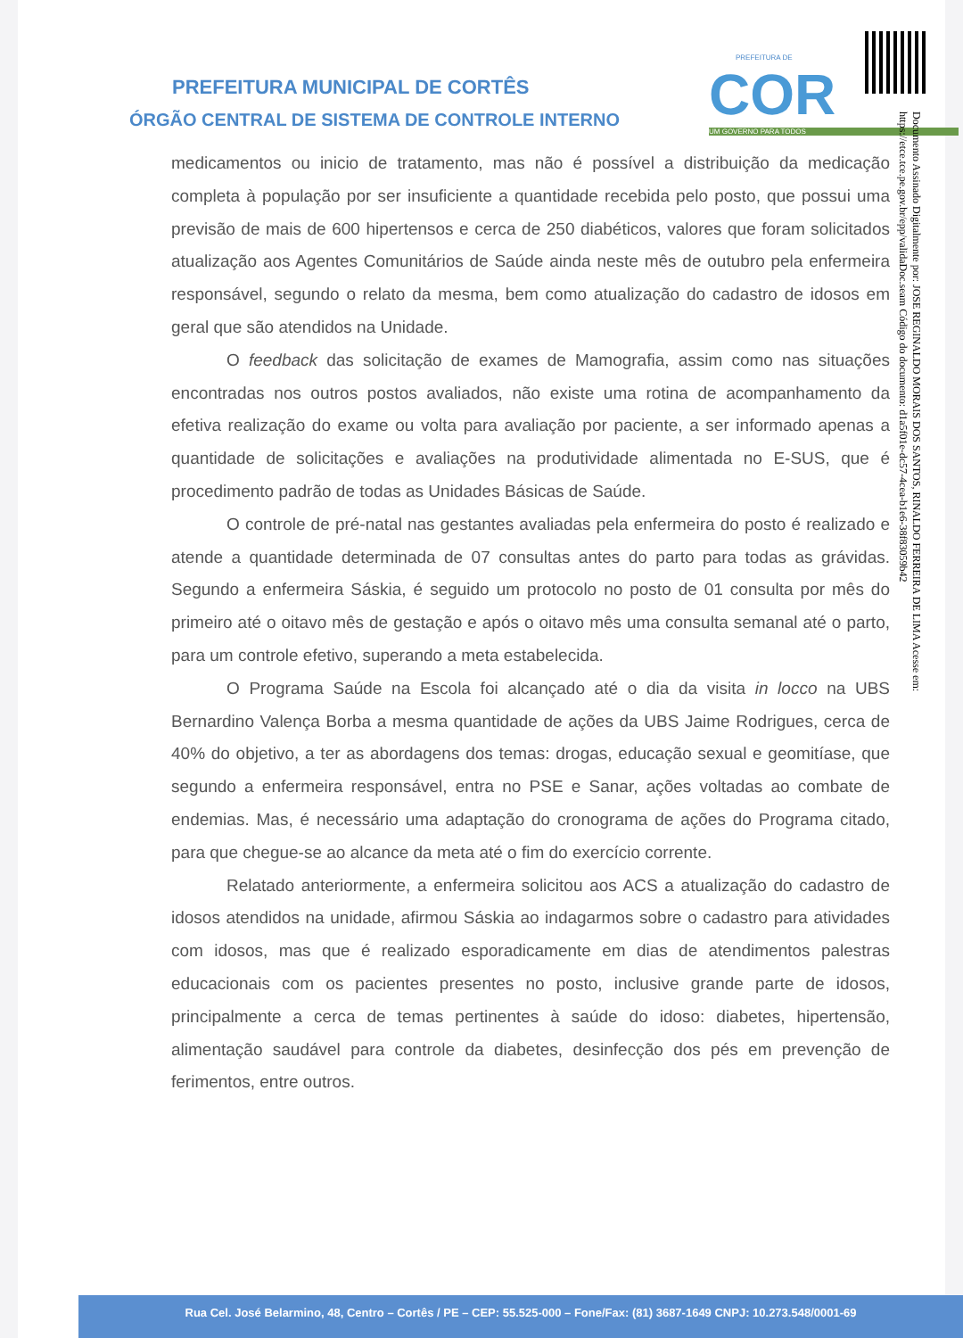PREFEITURA MUNICIPAL DE CORTÊS
ÓRGÃO CENTRAL DE SISTEMA DE CONTROLE INTERNO
PREFEITURA DE
COR
UM GOVERNO PARA TODOS
Documento Assinado Digitalmente por: JOSE REGINALDO MORAIS DOS SANTOS, RINALDO FERREIRA DE LIMA Acesse em: https://etce.tce.pe.gov.br/epp/validaDoc.seam Código do documento: d1a5f01e-dc57-4cea-b1e6-38f83059b42
medicamentos ou inicio de tratamento, mas não é possível a distribuição da medicação completa à população por ser insuficiente a quantidade recebida pelo posto, que possui uma previsão de mais de 600 hipertensos e cerca de 250 diabéticos, valores que foram solicitados atualização aos Agentes Comunitários de Saúde ainda neste mês de outubro pela enfermeira responsável, segundo o relato da mesma, bem como atualização do cadastro de idosos em geral que são atendidos na Unidade.
O feedback das solicitação de exames de Mamografia, assim como nas situações encontradas nos outros postos avaliados, não existe uma rotina de acompanhamento da efetiva realização do exame ou volta para avaliação por paciente, a ser informado apenas a quantidade de solicitações e avaliações na produtividade alimentada no E-SUS, que é procedimento padrão de todas as Unidades Básicas de Saúde.
O controle de pré-natal nas gestantes avaliadas pela enfermeira do posto é realizado e atende a quantidade determinada de 07 consultas antes do parto para todas as grávidas. Segundo a enfermeira Sáskia, é seguido um protocolo no posto de 01 consulta por mês do primeiro até o oitavo mês de gestação e após o oitavo mês uma consulta semanal até o parto, para um controle efetivo, superando a meta estabelecida.
O Programa Saúde na Escola foi alcançado até o dia da visita in locco na UBS Bernardino Valença Borba a mesma quantidade de ações da UBS Jaime Rodrigues, cerca de 40% do objetivo, a ter as abordagens dos temas: drogas, educação sexual e geomitíase, que segundo a enfermeira responsável, entra no PSE e Sanar, ações voltadas ao combate de endemias. Mas, é necessário uma adaptação do cronograma de ações do Programa citado, para que chegue-se ao alcance da meta até o fim do exercício corrente.
Relatado anteriormente, a enfermeira solicitou aos ACS a atualização do cadastro de idosos atendidos na unidade, afirmou Sáskia ao indagarmos sobre o cadastro para atividades com idosos, mas que é realizado esporadicamente em dias de atendimentos palestras educacionais com os pacientes presentes no posto, inclusive grande parte de idosos, principalmente a cerca de temas pertinentes à saúde do idoso: diabetes, hipertensão, alimentação saudável para controle da diabetes, desinfecção dos pés em prevenção de ferimentos, entre outros.
Rua Cel. José Belarmino, 48, Centro – Cortês / PE – CEP: 55.525-000 – Fone/Fax: (81) 3687-1649 CNPJ: 10.273.548/0001-69